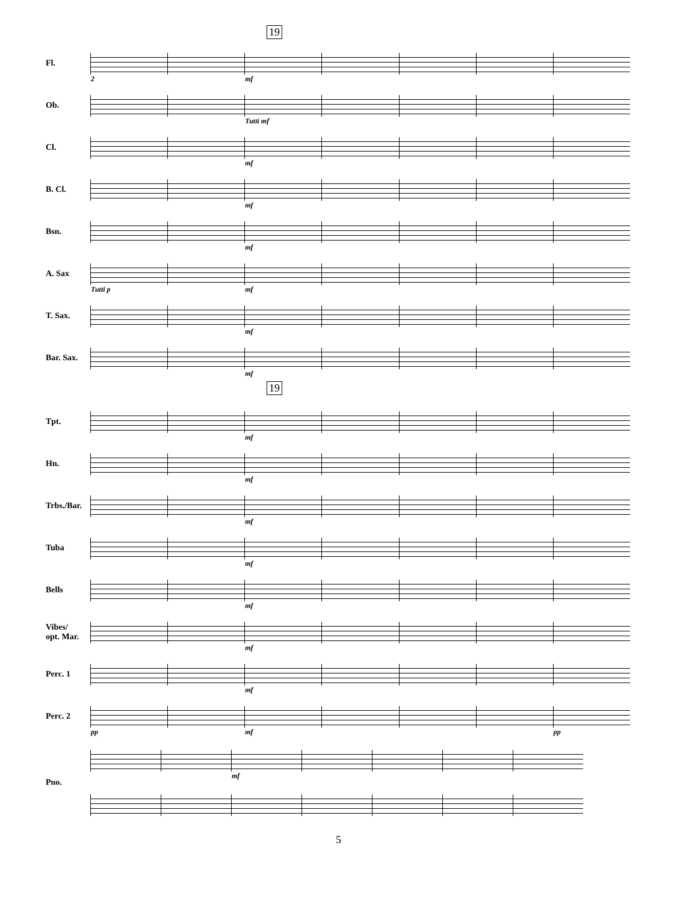19
Fl.
2 mf
Ob.
Tutti mf
Cl.
mf
B. Cl.
mf
Bsn.
mf
A. Sax
Tutti p mf
T. Sax.
mf
Bar. Sax.
mf
19
Tpt.
mf
Hn.
mf
Trbs./Bar.
mf
Tuba
mf
Bells
mf
Vibes/
opt. Mar.
mf
Perc. 1
mf
Perc. 2
pp mf pp
Pno.
mf
5